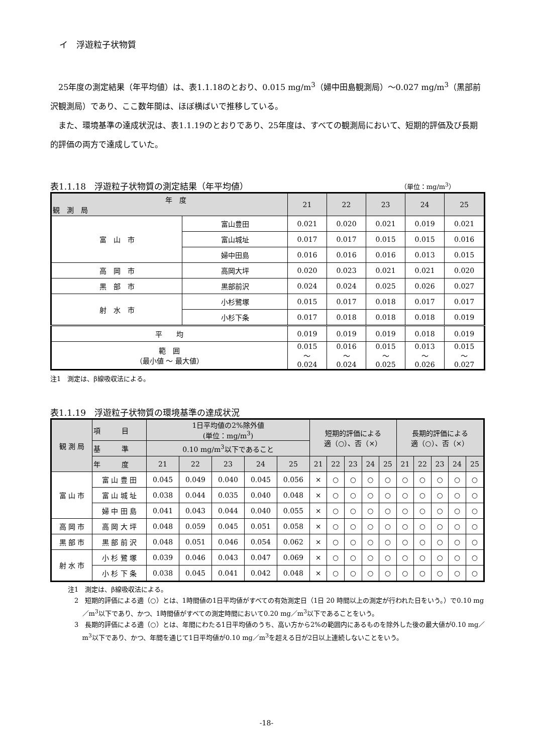イ　浮遊粒子状物質
25年度の測定結果（年平均値）は、表1.1.18のとおり、0.015 mg/m<sup>3</sup>（婦中田島観測局）～0.027 mg/m<sup>3</sup>（黒部前沢観測局）であり、ここ数年間は、ほぼ横ばいで推移している。
また、環境基準の達成状況は、表1.1.19のとおりであり、25年度は、すべての観測局において、短期的評価及び長期的評価の両方で達成していた。
表1.1.18　浮遊粒子状物質の測定結果（年平均値） （単位：mg/m<sup>3</sup>）
| 年 度 観 測 局 | | 21 | 22 | 23 | 24 | 25 |
| --- | --- | --- | --- | --- | --- | --- |
| 富 山 市 | 富山豊田 | 0.021 | 0.020 | 0.021 | 0.019 | 0.021 |
| | 富山城址 | 0.017 | 0.017 | 0.015 | 0.015 | 0.016 |
| | 婦中田島 | 0.016 | 0.016 | 0.016 | 0.013 | 0.015 |
| 高 岡 市 | 高岡大坪 | 0.020 | 0.023 | 0.021 | 0.021 | 0.020 |
| 黒 部 市 | 黒部前沢 | 0.024 | 0.024 | 0.025 | 0.026 | 0.027 |
| 射 水 市 | 小杉鷺塚 | 0.015 | 0.017 | 0.018 | 0.017 | 0.017 |
| | 小杉下条 | 0.017 | 0.018 | 0.018 | 0.018 | 0.019 |
| 平 均 | | 0.019 | 0.019 | 0.019 | 0.018 | 0.019 |
| 範 囲 （最小値 ～ 最大値） | | 0.015 ～ 0.024 | 0.016 ～ 0.024 | 0.015 ～ 0.025 | 0.013 ～ 0.026 | 0.015 ～ 0.027 |
注1　測定は、β線吸収法による。
表1.1.19　浮遊粒子状物質の環境基準の達成状況
| 観 測 局 | 項 目 | 1日平均値の2%除外値 (単位：mg/m<sup>3</sup>) | | | | | 短期的評価による 適（○）、否（×） | | | | | 長期的評価による 適（○）、否（×） | | | | |
| --- | --- | --- | --- | --- | --- | --- | --- | --- | --- | --- | --- | --- | --- | --- | --- | --- |
| | 基 準 | 0.10 mg/m<sup>3</sup>以下であること | | | | | | | | | | | | | | |
| | 年 度 | 21 | 22 | 23 | 24 | 25 | 21 | 22 | 23 | 24 | 25 | 21 | 22 | 23 | 24 | 25 |
| 富 山 市 | 富 山 豊 田 | 0.045 | 0.049 | 0.040 | 0.045 | 0.056 | × | ○ | ○ | ○ | ○ | ○ | ○ | ○ | ○ | ○ |
| | 富 山 城 址 | 0.038 | 0.044 | 0.035 | 0.040 | 0.048 | × | ○ | ○ | ○ | ○ | ○ | ○ | ○ | ○ | ○ |
| | 婦 中 田 島 | 0.041 | 0.043 | 0.044 | 0.040 | 0.055 | × | ○ | ○ | ○ | ○ | ○ | ○ | ○ | ○ | ○ |
| 高 岡 市 | 高 岡 大 坪 | 0.048 | 0.059 | 0.045 | 0.051 | 0.058 | × | ○ | ○ | ○ | ○ | ○ | ○ | ○ | ○ | ○ |
| 黒 部 市 | 黒 部 前 沢 | 0.048 | 0.051 | 0.046 | 0.054 | 0.062 | × | ○ | ○ | ○ | ○ | ○ | ○ | ○ | ○ | ○ |
| 射 水 市 | 小 杉 鷺 塚 | 0.039 | 0.046 | 0.043 | 0.047 | 0.069 | × | ○ | ○ | ○ | ○ | ○ | ○ | ○ | ○ | ○ |
| | 小 杉 下 条 | 0.038 | 0.045 | 0.041 | 0.042 | 0.048 | × | ○ | ○ | ○ | ○ | ○ | ○ | ○ | ○ | ○ |
注1　測定は、β線吸収法による。
2　短期的評価による適（○）とは、1時間値の1日平均値がすべての有効測定日（1日 20 時間以上の測定が行われた日をいう。）で0.10 mg／m<sup>3</sup>以下であり、かつ、1時間値がすべての測定時間において0.20 mg／m<sup>3</sup>以下であることをいう。
3　長期的評価による適（○）とは、年間にわたる1日平均値のうち、高い方から2%の範囲内にあるものを除外した後の最大値が0.10 mg／m<sup>3</sup>以下であり、かつ、年間を通じて1日平均値が0.10 mg／m<sup>3</sup>を超える日が2日以上連続しないことをいう。
-18-